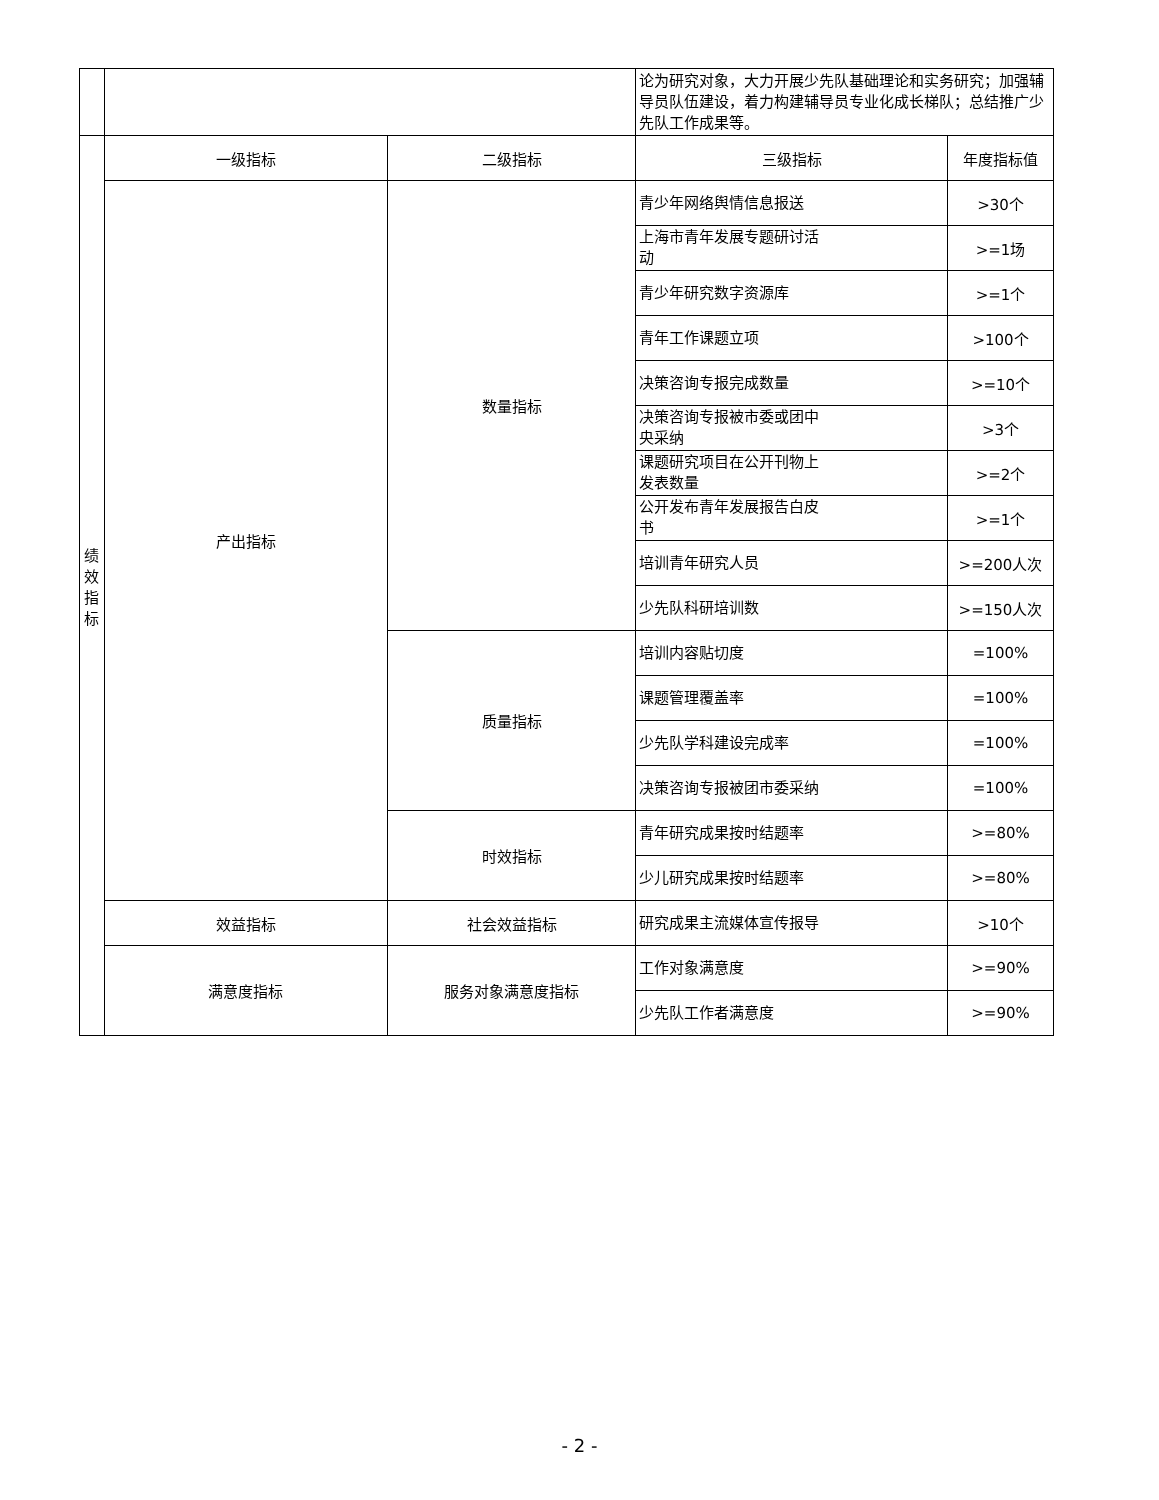| | | | 论为研究对象，大力开展少先队基础理论和实务研究；加强辅导员队伍建设，着力构建辅导员专业化成长梯队；总结推广少先队工作成果等。 | |
| 绩 效 指 标 | 一级指标 | 二级指标 | 三级指标 | 年度指标值 |
| | 产出指标 | 数量指标 | 青少年网络舆情信息报送 | >30个 |
| | | | 上海市青年发展专题研讨活 动 | >=1场 |
| | | | 青少年研究数字资源库 | >=1个 |
| | | | 青年工作课题立项 | >100个 |
| | | | 决策咨询专报完成数量 | >=10个 |
| | | | 决策咨询专报被市委或团中 央采纳 | >3个 |
| | | | 课题研究项目在公开刊物上 发表数量 | >=2个 |
| | | | 公开发布青年发展报告白皮 书 | >=1个 |
| | | | 培训青年研究人员 | >=200人次 |
| | | | 少先队科研培训数 | >=150人次 |
| | | 质量指标 | 培训内容贴切度 | =100% |
| | | | 课题管理覆盖率 | =100% |
| | | | 少先队学科建设完成率 | =100% |
| | | | 决策咨询专报被团市委采纳 | =100% |
| | | 时效指标 | 青年研究成果按时结题率 | >=80% |
| | | | 少儿研究成果按时结题率 | >=80% |
| | 效益指标 | 社会效益指标 | 研究成果主流媒体宣传报导 | >10个 |
| | 满意度指标 | 服务对象满意度指标 | 工作对象满意度 | >=90% |
| | | | 少先队工作者满意度 | >=90% |
- 2 -